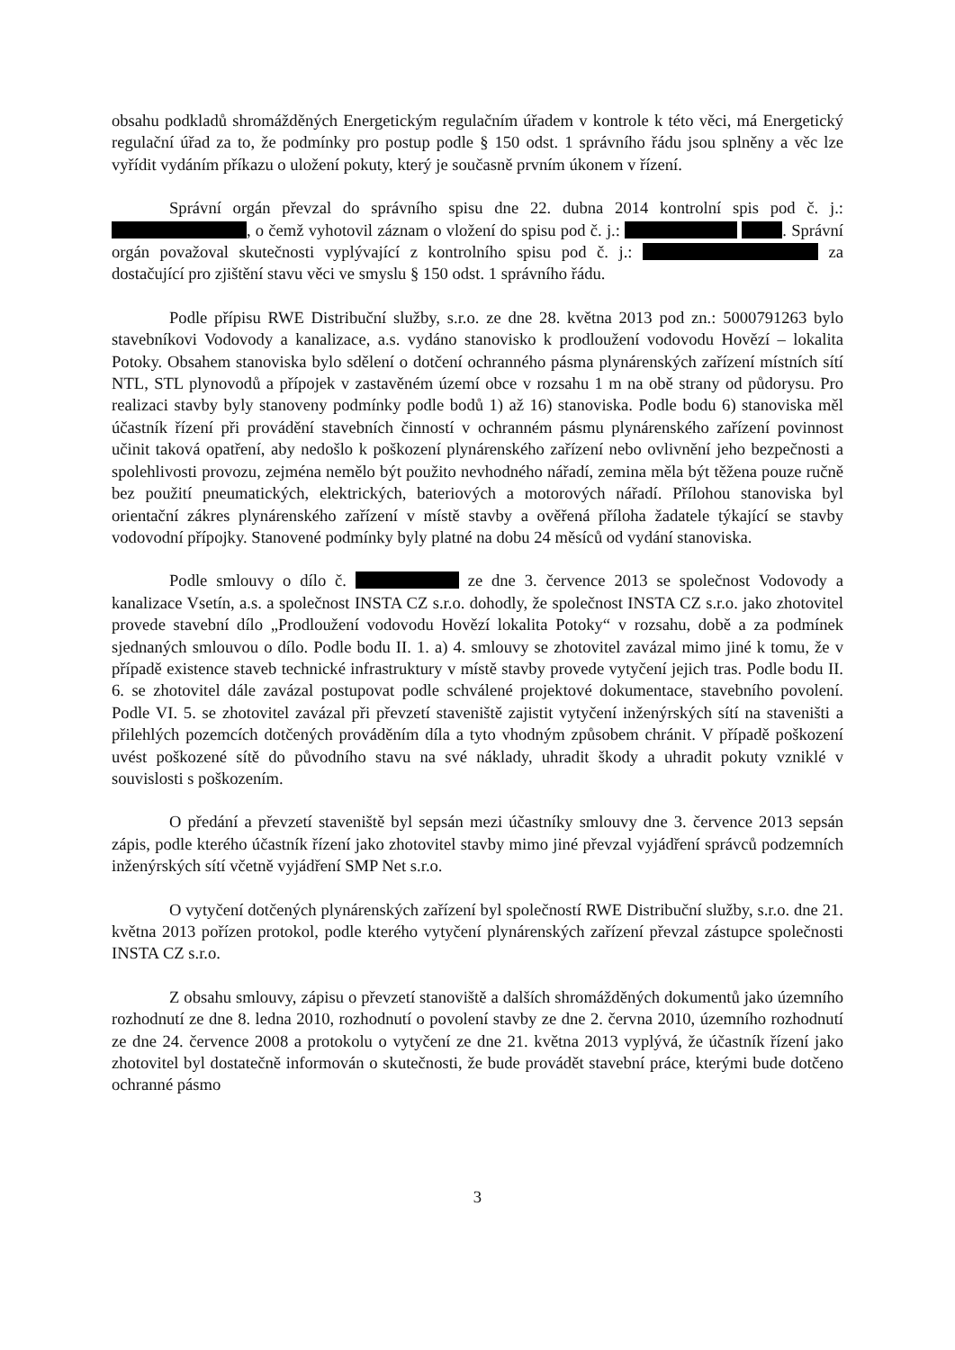obsahu podkladů shromážděných Energetickým regulačním úřadem v kontrole k této věci, má Energetický regulační úřad za to, že podmínky pro postup podle § 150 odst. 1 správního řádu jsou splněny a věc lze vyřídit vydáním příkazu o uložení pokuty, který je současně prvním úkonem v řízení.
Správní orgán převzal do správního spisu dne 22. dubna 2014 kontrolní spis pod č. j.: , o čemž vyhotovil záznam o vložení do spisu pod č. j.: . Správní orgán považoval skutečnosti vyplývající z kontrolního spisu pod č. j.: za dostačující pro zjištění stavu věci ve smyslu § 150 odst. 1 správního řádu.
Podle přípisu RWE Distribuční služby, s.r.o. ze dne 28. května 2013 pod zn.: 5000791263 bylo stavebníkovi Vodovody a kanalizace, a.s. vydáno stanovisko k prodloužení vodovodu Hovězí – lokalita Potoky. Obsahem stanoviska bylo sdělení o dotčení ochranného pásma plynárenských zařízení místních sítí NTL, STL plynovodů a přípojek v zastavěném území obce v rozsahu 1 m na obě strany od půdorysu. Pro realizaci stavby byly stanoveny podmínky podle bodů 1) až 16) stanoviska. Podle bodu 6) stanoviska měl účastník řízení při provádění stavebních činností v ochranném pásmu plynárenského zařízení povinnost učinit taková opatření, aby nedošlo k poškození plynárenského zařízení nebo ovlivnění jeho bezpečnosti a spolehlivosti provozu, zejména nemělo být použito nevhodného nářadí, zemina měla být těžena pouze ručně bez použití pneumatických, elektrických, bateriových a motorových nářadí. Přílohou stanoviska byl orientační zákres plynárenského zařízení v místě stavby a ověřená příloha žadatele týkající se stavby vodovodní přípojky. Stanovené podmínky byly platné na dobu 24 měsíců od vydání stanoviska.
Podle smlouvy o dílo č. ze dne 3. července 2013 se společnost Vodovody a kanalizace Vsetín, a.s. a společnost INSTA CZ s.r.o. dohodly, že společnost INSTA CZ s.r.o. jako zhotovitel provede stavební dílo „Prodloužení vodovodu Hovězí lokalita Potoky“ v rozsahu, době a za podmínek sjednaných smlouvou o dílo. Podle bodu II. 1. a) 4. smlouvy se zhotovitel zavázal mimo jiné k tomu, že v případě existence staveb technické infrastruktury v místě stavby provede vytyčení jejich tras. Podle bodu II. 6. se zhotovitel dále zavázal postupovat podle schválené projektové dokumentace, stavebního povolení. Podle VI. 5. se zhotovitel zavázal při převzetí staveniště zajistit vytyčení inženýrských sítí na staveništi a přilehlých pozemcích dotčených prováděním díla a tyto vhodným způsobem chránit. V případě poškození uvést poškozené sítě do původního stavu na své náklady, uhradit škody a uhradit pokuty vzniklé v souvislosti s poškozením.
O předání a převzetí staveniště byl sepsán mezi účastníky smlouvy dne 3. července 2013 sepsán zápis, podle kterého účastník řízení jako zhotovitel stavby mimo jiné převzal vyjádření správců podzemních inženýrských sítí včetně vyjádření SMP Net s.r.o.
O vytyčení dotčených plynárenských zařízení byl společností RWE Distribuční služby, s.r.o. dne 21. května 2013 pořízen protokol, podle kterého vytyčení plynárenských zařízení převzal zástupce společnosti INSTA CZ s.r.o.
Z obsahu smlouvy, zápisu o převzetí stanoviště a dalších shromážděných dokumentů jako územního rozhodnutí ze dne 8. ledna 2010, rozhodnutí o povolení stavby ze dne 2. června 2010, územního rozhodnutí ze dne 24. července 2008 a protokolu o vytyčení ze dne 21. května 2013 vyplývá, že účastník řízení jako zhotovitel byl dostatečně informován o skutečnosti, že bude provádět stavební práce, kterými bude dotčeno ochranné pásmo
3